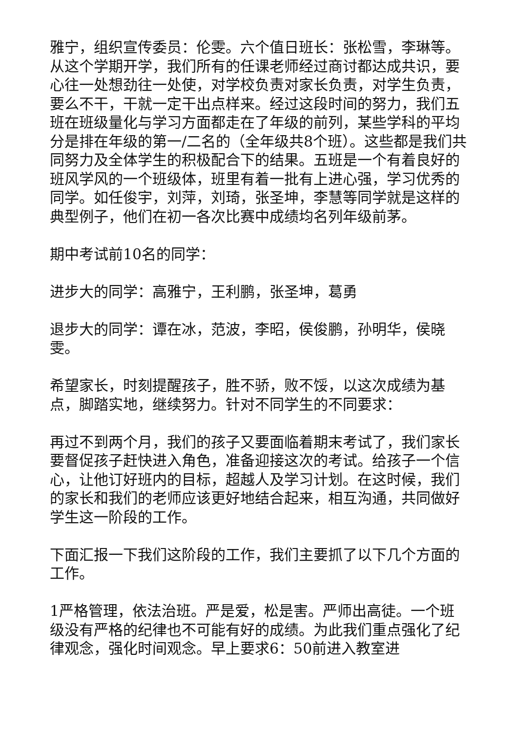雅宁，组织宣传委员：伦雯。六个值日班长：张松雪，李琳等。从这个学期开学，我们所有的任课老师经过商讨都达成共识，要心往一处想劲往一处使，对学校负责对家长负责，对学生负责，要么不干，干就一定干出点样来。经过这段时间的努力，我们五班在班级量化与学习方面都走在了年级的前列，某些学科的平均分是排在年级的第一/二名的（全年级共8个班）。这些都是我们共同努力及全体学生的积极配合下的结果。五班是一个有着良好的班风学风的一个班级体，班里有着一批有上进心强，学习优秀的同学。如任俊宇，刘萍，刘琦，张圣坤，李慧等同学就是这样的典型例子，他们在初一各次比赛中成绩均名列年级前茅。
期中考试前10名的同学：
进步大的同学：高雅宁，王利鹏，张圣坤，葛勇
退步大的同学：谭在冰，范波，李昭，侯俊鹏，孙明华，侯晓雯。
希望家长，时刻提醒孩子，胜不骄，败不馁，以这次成绩为基点，脚踏实地，继续努力。针对不同学生的不同要求：
再过不到两个月，我们的孩子又要面临着期末考试了，我们家长要督促孩子赶快进入角色，准备迎接这次的考试。给孩子一个信心，让他订好班内的目标，超越人及学习计划。在这时候，我们的家长和我们的老师应该更好地结合起来，相互沟通，共同做好学生这一阶段的工作。
下面汇报一下我们这阶段的工作，我们主要抓了以下几个方面的工作。
1严格管理，依法治班。严是爱，松是害。严师出高徒。一个班级没有严格的纪律也不可能有好的成绩。为此我们重点强化了纪律观念，强化时间观念。早上要求6：50前进入教室进